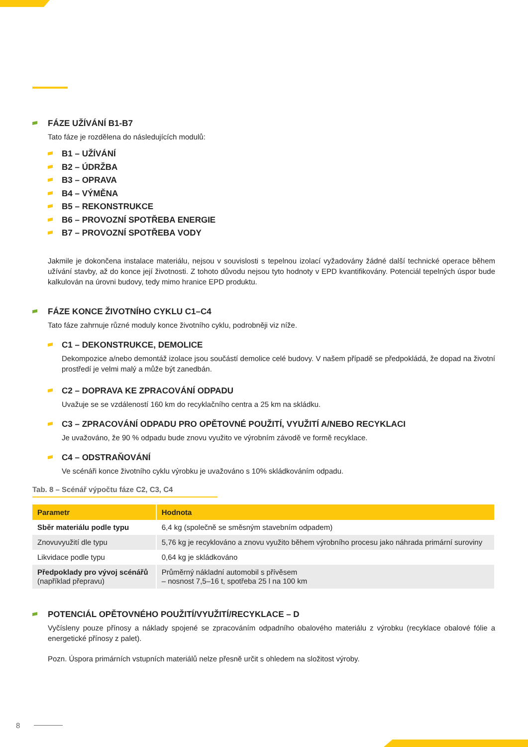FÁZE UŽÍVÁNÍ B1-B7
Tato fáze je rozdělena do následujících modulů:
B1 – UŽÍVÁNÍ
B2 – ÚDRŽBA
B3 – OPRAVA
B4 – VÝMĚNA
B5 – REKONSTRUKCE
B6 – PROVOZNÍ SPOTŘEBA ENERGIE
B7 – PROVOZNÍ SPOTŘEBA VODY
Jakmile je dokončena instalace materiálu, nejsou v souvislosti s tepelnou izolací vyžadovány žádné další technické operace během užívání stavby, až do konce její životnosti. Z tohoto důvodu nejsou tyto hodnoty v EPD kvantifikovány. Potenciál tepelných úspor bude kalkulován na úrovni budovy, tedy mimo hranice EPD produktu.
FÁZE KONCE ŽIVOTNÍHO CYKLU C1–C4
Tato fáze zahrnuje různé moduly konce životního cyklu, podrobněji viz níže.
C1 – DEKONSTRUKCE, DEMOLICE
Dekompozice a/nebo demontáž izolace jsou součástí demolice celé budovy. V našem případě se předpokládá, že dopad na životní prostředí je velmi malý a může být zanedbán.
C2 – DOPRAVA KE ZPRACOVÁNÍ ODPADU
Uvažuje se se vzdáleností 160 km do recyklačního centra a 25 km na skládku.
C3 – ZPRACOVÁNÍ ODPADU PRO OPĚTOVNÉ POUŽITÍ, VYUŽITÍ A/NEBO RECYKLACI
Je uvažováno, že 90 % odpadu bude znovu využito ve výrobním závodě ve formě recyklace.
C4 – ODSTRAŇOVÁNÍ
Ve scénáři konce životního cyklu výrobku je uvažováno s 10% skládkováním odpadu.
Tab. 8 – Scénář výpočtu fáze C2, C3, C4
| Parametr | Hodnota |
| --- | --- |
| Sběr materiálu podle typu | 6,4 kg (společně se směsným stavebním odpadem) |
| Znovuvyužití dle typu | 5,76 kg je recyklováno a znovu využito během výrobního procesu jako náhrada primární suroviny |
| Likvidace podle typu | 0,64 kg je skládkováno |
| Předpoklady pro vývoj scénářů (například přepravu) | Průměrný nákladní automobil s přívěsem – nosnost 7,5–16 t, spotřeba 25 l na 100 km |
POTENCIÁL OPĚTOVNÉHO POUŽITÍ/VYUŽITÍ/RECYKLACE – D
Vyčísleny pouze přínosy a náklady spojené se zpracováním odpadního obalového materiálu z výrobku (recyklace obalové fólie a energetické přínosy z palet).
Pozn. Úspora primárních vstupních materiálů nelze přesně určit s ohledem na složitost výroby.
8